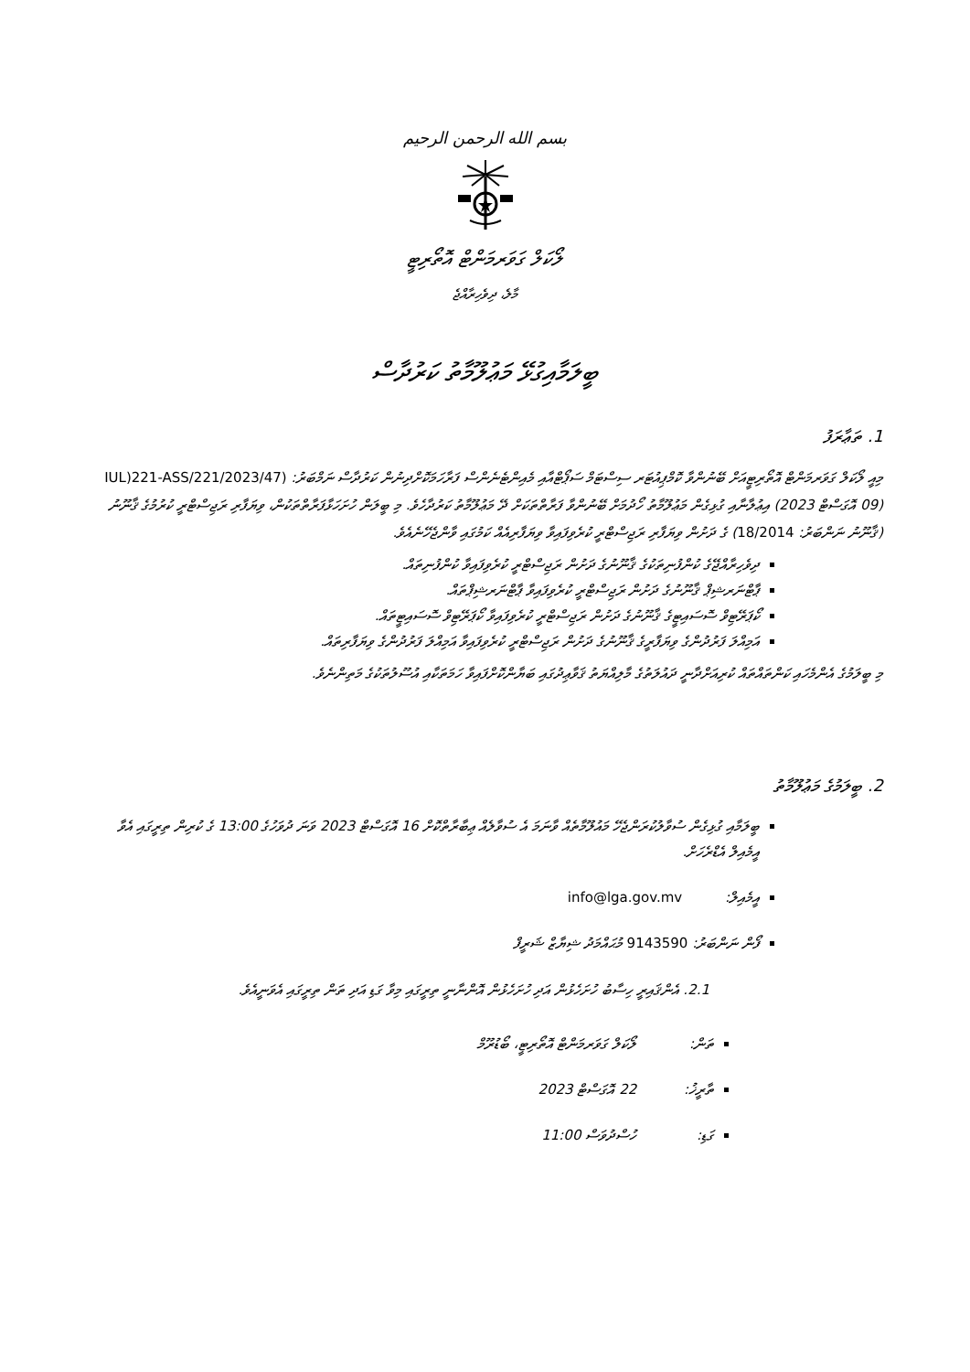بسم الله الرحمن الرحيم
ލޯކަލް ގަވަރމަންޓް އޮތޯރިޓީ
މާލެ، ދިވެހިރާއްޖެ
ބީލަމާއިގުޅޭ މަޢުލޫމާތު ކަރުދާސް
1. ތަޢާރަފު
މިއީ ލޯކަލް ގަވަރމަންޓް އޮތޯރިޓީއަށް ބޭނުންވާ ކޮމްޕިއުޓަރ ސިސްޓަމް ސަޕޯޓްއާއި މެއިންޓެނެންސް ފަރާހަމަކޮށްދިނުން ކަރުދާސް ނަމްބަރު: IUL)221-ASS/221/2023/47) (09 އޮގަސްޓް 2023) އިޢުލާނާއި ގުޅިގެން މަޢުލޫމާތު ހޯދުމަށް ބޭނުންވާ ފަރާތްތަކަށް ދޭ މަޢުލޫމާތު ކަރުދާހެވެ. މި ބީލަން ހުށަހަޅާފަރާތްތަކުން، ވިޔަފާރި ރަޖިސްޓްރީ ކުރުމުގެ ޤާނޫނު (ޤާނޫނު ނަންބަރު: 18/2014) ގެ ދަށުން ވިޔަފާރި ރަޖިސްޓްރީ ކުރެވިފައިވާ ވިޔަފާރިއެއް ކަމުގައި ވާންޖެހޭނެއެވެ.
ދިވެހިރާއްޖޭގެ ކުންފުނިތަކުގެ ޤާނޫނުގެ ދަށުން ރަޖިސްޓްރީ ކުރެވިފައިވާ ކުންފުނިތައް.
ޕާޓްނަރޝިޕް ޤާނޫނުގެ ދަށުން ރަޖިސްޓްރީ ކުރެވިފައިވާ ޕާޓްނަރޝިޕްތައް.
ކޯޕަރޭޓިވް ސޮސައިޓީގެ ޤާނޫނުގެ ދަށުން ރަޖިސްޓްރީ ކުރެވިފައިވާ ކޯޕަރޭޓިވް ސޮސައިޓީތައް.
އަމިއްލަ ފަރުދުންގެ ވިޔަފާރީގެ ޤާނޫނުގެ ދަށުން ރަޖިސްޓްރީ ކުރެވިފައިވާ އަމިއްލަ ފަރުދުންގެ ވިޔަފާރިތައް.
މި ބީލަމުގެ އެންމެހައި ކަންތައްތައް ކުރިއަށްދާނީ ދައުލަތުގެ މާލިއްޔަތު ޤަވާޢިދުގައި ބަޔާންކޮށްފައިވާ ހަމަތަކާއި އުސޫލުތަކުގެ މަތިންނެވެ.
2. ބީލަމުގެ މަޢުލޫމާތު
ބީލަމާއި ގުޅިގެން ސުވާލުކުރަންޖެހޭ މައުލޫމާތެއް ވާނަމަ އެ ސުވާލެއް ޢިބާރާތްކޮށް 16 އޮގަސްޓް 2023 ވަނަ ދުވަހުގެ 13:00 ގެ ކުރިން ތިރީގައި އެވާ އީމެއިލް އެޑްރެހަށް.
އީމެއިލް: info@lga.gov.mv
ފޯން ނަންބަރު: 9143590 މުޙައްމަދު ޝިޔާޒް ޝަރީފް
2.1. އެންޤައިރީ ހިސާބު ހުށަހެޅުން އަދި ހުށަހެޅުން އޮންނާނީ ތިރީގައި މިވާ ގަޑި އަދި ތަން ތިރީގައި އެވަނީއެވެ.
ތަން: ލޯކަލް ގަވަރމަންޓް އޮތޯރިޓީ، ބޯޑުރޫމް
ތާރީޚު: 22 އޮގަސްޓް 2023
ގަޑި: ހުސްދުވަސް 11:00